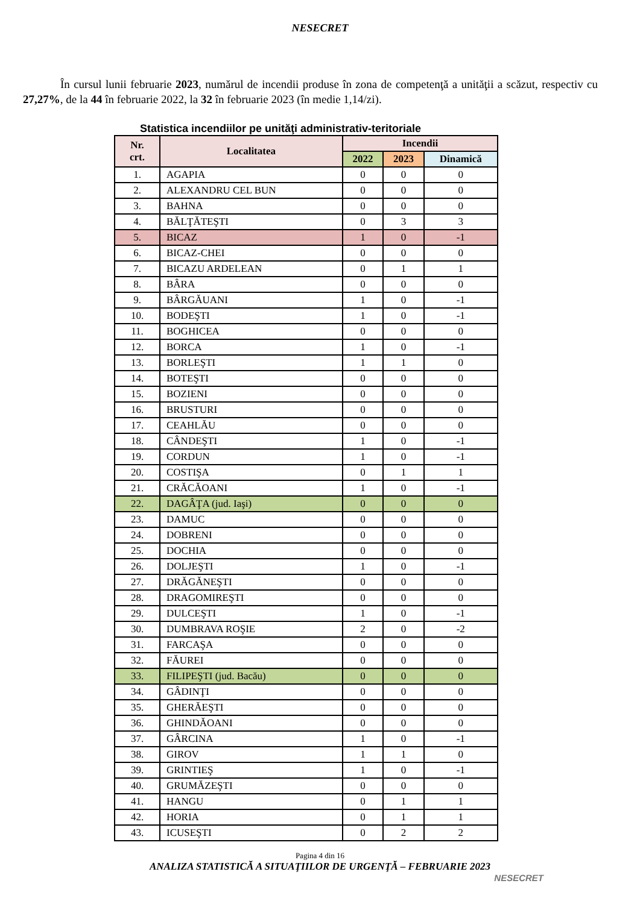NESECRET
În cursul lunii februarie 2023, numărul de incendii produse în zona de competenţă a unităţii a scăzut, respectiv cu 27,27%, de la 44 în februarie 2022, la 32 în februarie 2023 (în medie 1,14/zi).
Statistica incendiilor pe unităţi administrativ-teritoriale
| Nr. crt. | Localitatea | Incendii | | |
| --- | --- | --- | --- | --- |
| | | 2022 | 2023 | Dinamică |
| 1. | AGAPIA | 0 | 0 | 0 |
| 2. | ALEXANDRU CEL BUN | 0 | 0 | 0 |
| 3. | BAHNA | 0 | 0 | 0 |
| 4. | BĂLŢĂTEŞTI | 0 | 3 | 3 |
| 5. | BICAZ | 1 | 0 | -1 |
| 6. | BICAZ-CHEI | 0 | 0 | 0 |
| 7. | BICAZU ARDELEAN | 0 | 1 | 1 |
| 8. | BÂRA | 0 | 0 | 0 |
| 9. | BÂRGĂUANI | 1 | 0 | -1 |
| 10. | BODEŞTI | 1 | 0 | -1 |
| 11. | BOGHICEA | 0 | 0 | 0 |
| 12. | BORCA | 1 | 0 | -1 |
| 13. | BORLEŞTI | 1 | 1 | 0 |
| 14. | BOTEŞTI | 0 | 0 | 0 |
| 15. | BOZIENI | 0 | 0 | 0 |
| 16. | BRUSTURI | 0 | 0 | 0 |
| 17. | CEAHLĂU | 0 | 0 | 0 |
| 18. | CÂNDEŞTI | 1 | 0 | -1 |
| 19. | CORDUN | 1 | 0 | -1 |
| 20. | COSTIŞA | 0 | 1 | 1 |
| 21. | CRĂCĂOANI | 1 | 0 | -1 |
| 22. | DAGÂŢA (jud. Iaşi) | 0 | 0 | 0 |
| 23. | DAMUC | 0 | 0 | 0 |
| 24. | DOBRENI | 0 | 0 | 0 |
| 25. | DOCHIA | 0 | 0 | 0 |
| 26. | DOLJEŞTI | 1 | 0 | -1 |
| 27. | DRĂGĂNEŞTI | 0 | 0 | 0 |
| 28. | DRAGOMIREŞTI | 0 | 0 | 0 |
| 29. | DULCEŞTI | 1 | 0 | -1 |
| 30. | DUMBRAVA ROŞIE | 2 | 0 | -2 |
| 31. | FARCAŞA | 0 | 0 | 0 |
| 32. | FĂUREI | 0 | 0 | 0 |
| 33. | FILIPEŞTI (jud. Bacău) | 0 | 0 | 0 |
| 34. | GÂDINŢI | 0 | 0 | 0 |
| 35. | GHERĂEŞTI | 0 | 0 | 0 |
| 36. | GHINDĂOANI | 0 | 0 | 0 |
| 37. | GÂRCINA | 1 | 0 | -1 |
| 38. | GIROV | 1 | 1 | 0 |
| 39. | GRINTIEŞ | 1 | 0 | -1 |
| 40. | GRUMĂZEŞTI | 0 | 0 | 0 |
| 41. | HANGU | 0 | 1 | 1 |
| 42. | HORIA | 0 | 1 | 1 |
| 43. | ICUSEŞTI | 0 | 2 | 2 |
Pagina 4 din 16
ANALIZA STATISTICĂ A SITUAŢIILOR DE URGENŢĂ – FEBRUARIE 2023
NESECRET